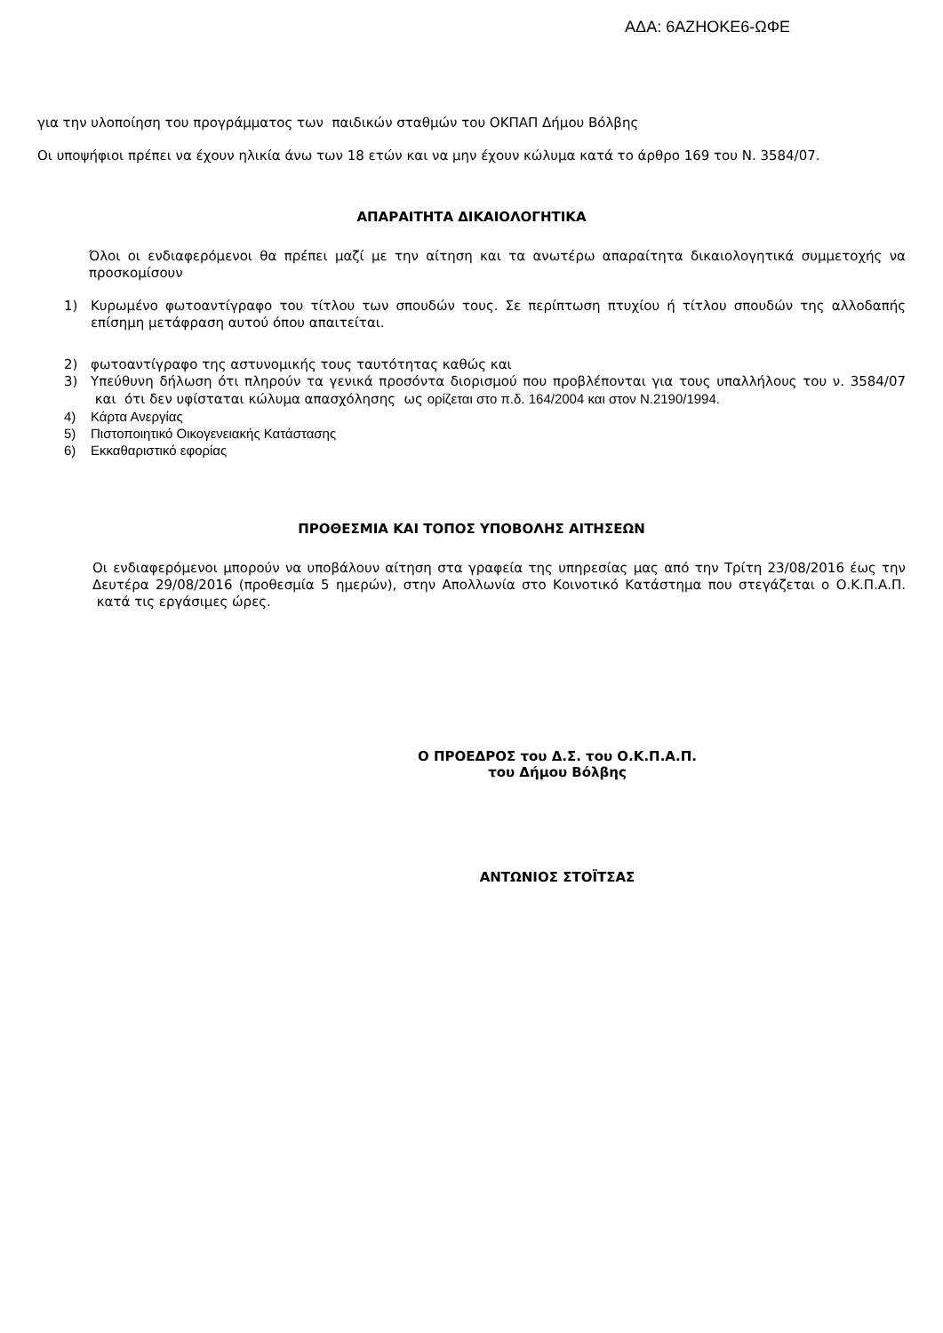ΑΔΑ: 6ΑΖΗΟΚΕ6-ΩΦΕ
για την υλοποίηση του προγράμματος των παιδικών σταθμών του ΟΚΠΑΠ Δήμου Βόλβης
Οι υποψήφιοι πρέπει να έχουν ηλικία άνω των 18 ετών και να μην έχουν κώλυμα κατά το άρθρο 169 του Ν. 3584/07.
ΑΠΑΡΑΙΤΗΤΑ ΔΙΚΑΙΟΛΟΓΗΤΙΚΑ
Όλοι οι ενδιαφερόμενοι θα πρέπει μαζί με την αίτηση και τα ανωτέρω απαραίτητα δικαιολογητικά συμμετοχής να προσκομίσουν
1) Κυρωμένο φωτοαντίγραφο του τίτλου των σπουδών τους. Σε περίπτωση πτυχίου ή τίτλου σπουδών της αλλοδαπής επίσημη μετάφραση αυτού όπου απαιτείται.
2) φωτοαντίγραφο της αστυνομικής τους ταυτότητας καθώς και
3) Υπεύθυνη δήλωση ότι πληρούν τα γενικά προσόντα διορισμού που προβλέπονται για τους υπαλλήλους του ν. 3584/07 και ότι δεν υφίσταται κώλυμα απασχόλησης ως ορίζεται στο π.δ. 164/2004 και στον Ν.2190/1994.
4) Κάρτα Ανεργίας
5) Πιστοποιητικό Οικογενειακής Κατάστασης
6) Εκκαθαριστικό εφορίας
ΠΡΟΘΕΣΜΙΑ ΚΑΙ ΤΟΠΟΣ ΥΠΟΒΟΛΗΣ ΑΙΤΗΣΕΩΝ
Οι ενδιαφερόμενοι μπορούν να υποβάλουν αίτηση στα γραφεία της υπηρεσίας μας από την Τρίτη 23/08/2016 έως την Δευτέρα 29/08/2016 (προθεσμία 5 ημερών), στην Απολλωνία στο Κοινοτικό Κατάστημα που στεγάζεται ο Ο.Κ.Π.Α.Π. κατά τις εργάσιμες ώρες.
Ο ΠΡΟΕΔΡΟΣ του Δ.Σ. του Ο.Κ.Π.Α.Π.
του Δήμου Βόλβης
ΑΝΤΩΝΙΟΣ ΣΤΟΪΤΣΑΣ